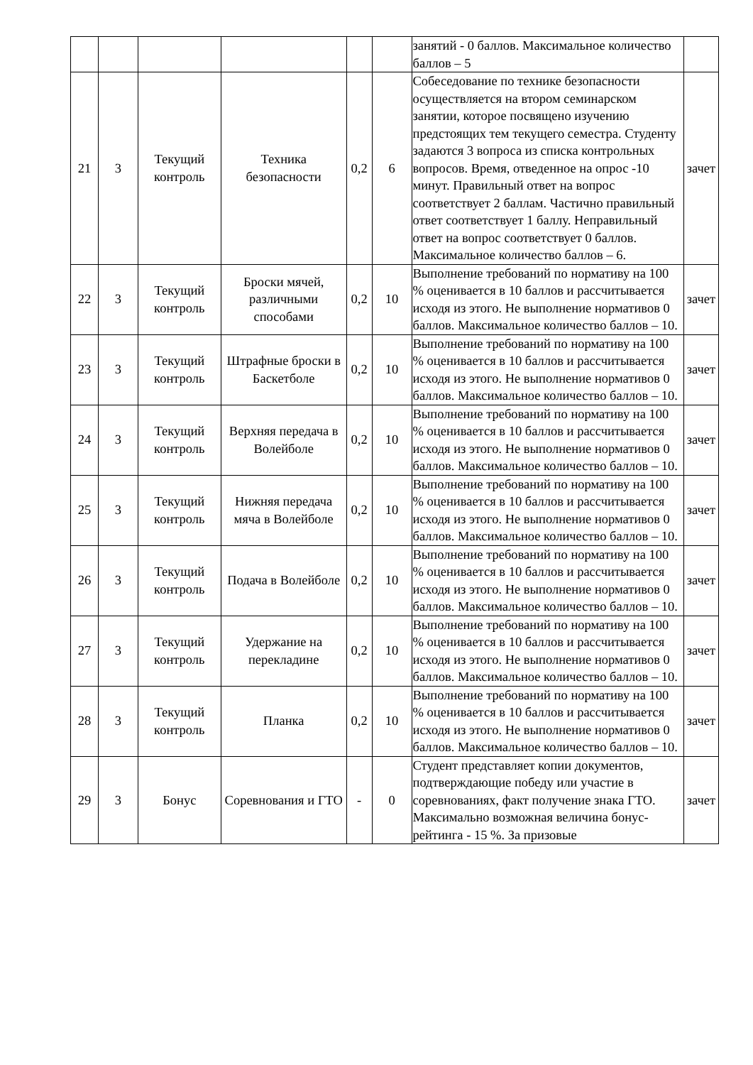| | | | | | | занятий - 0 баллов. Максимальное количество баллов – 5 | |
| 21 | 3 | Текущий контроль | Техника безопасности | 0,2 | 6 | Собеседование по технике безопасности осуществляется на втором семинарском занятии, которое посвящено изучению предстоящих тем текущего семестра. Студенту задаются 3 вопроса из списка контрольных вопросов. Время, отведенное на опрос -10 минут. Правильный ответ на вопрос соответствует 2 баллам. Частично правильный ответ соответствует 1 баллу. Неправильный ответ на вопрос соответствует 0 баллов. Максимальное количество баллов – 6. | зачет |
| 22 | 3 | Текущий контроль | Броски мячей, различными способами | 0,2 | 10 | Выполнение требований по нормативу на 100 % оценивается в 10 баллов и рассчитывается исходя из этого. Не выполнение нормативов 0 баллов. Максимальное количество баллов – 10. | зачет |
| 23 | 3 | Текущий контроль | Штрафные броски в Баскетболе | 0,2 | 10 | Выполнение требований по нормативу на 100 % оценивается в 10 баллов и рассчитывается исходя из этого. Не выполнение нормативов 0 баллов. Максимальное количество баллов – 10. | зачет |
| 24 | 3 | Текущий контроль | Верхняя передача в Волейболе | 0,2 | 10 | Выполнение требований по нормативу на 100 % оценивается в 10 баллов и рассчитывается исходя из этого. Не выполнение нормативов 0 баллов. Максимальное количество баллов – 10. | зачет |
| 25 | 3 | Текущий контроль | Нижняя передача мяча в Волейболе | 0,2 | 10 | Выполнение требований по нормативу на 100 % оценивается в 10 баллов и рассчитывается исходя из этого. Не выполнение нормативов 0 баллов. Максимальное количество баллов – 10. | зачет |
| 26 | 3 | Текущий контроль | Подача в Волейболе | 0,2 | 10 | Выполнение требований по нормативу на 100 % оценивается в 10 баллов и рассчитывается исходя из этого. Не выполнение нормативов 0 баллов. Максимальное количество баллов – 10. | зачет |
| 27 | 3 | Текущий контроль | Удержание на перекладине | 0,2 | 10 | Выполнение требований по нормативу на 100 % оценивается в 10 баллов и рассчитывается исходя из этого. Не выполнение нормативов 0 баллов. Максимальное количество баллов – 10. | зачет |
| 28 | 3 | Текущий контроль | Планка | 0,2 | 10 | Выполнение требований по нормативу на 100 % оценивается в 10 баллов и рассчитывается исходя из этого. Не выполнение нормативов 0 баллов. Максимальное количество баллов – 10. | зачет |
| 29 | 3 | Бонус | Соревнования и ГТО | - | 0 | Студент представляет копии документов, подтверждающие победу или участие в соревнованиях, факт получение знака ГТО. Максимально возможная величина бонус-рейтинга - 15 %. За призовые | зачет |